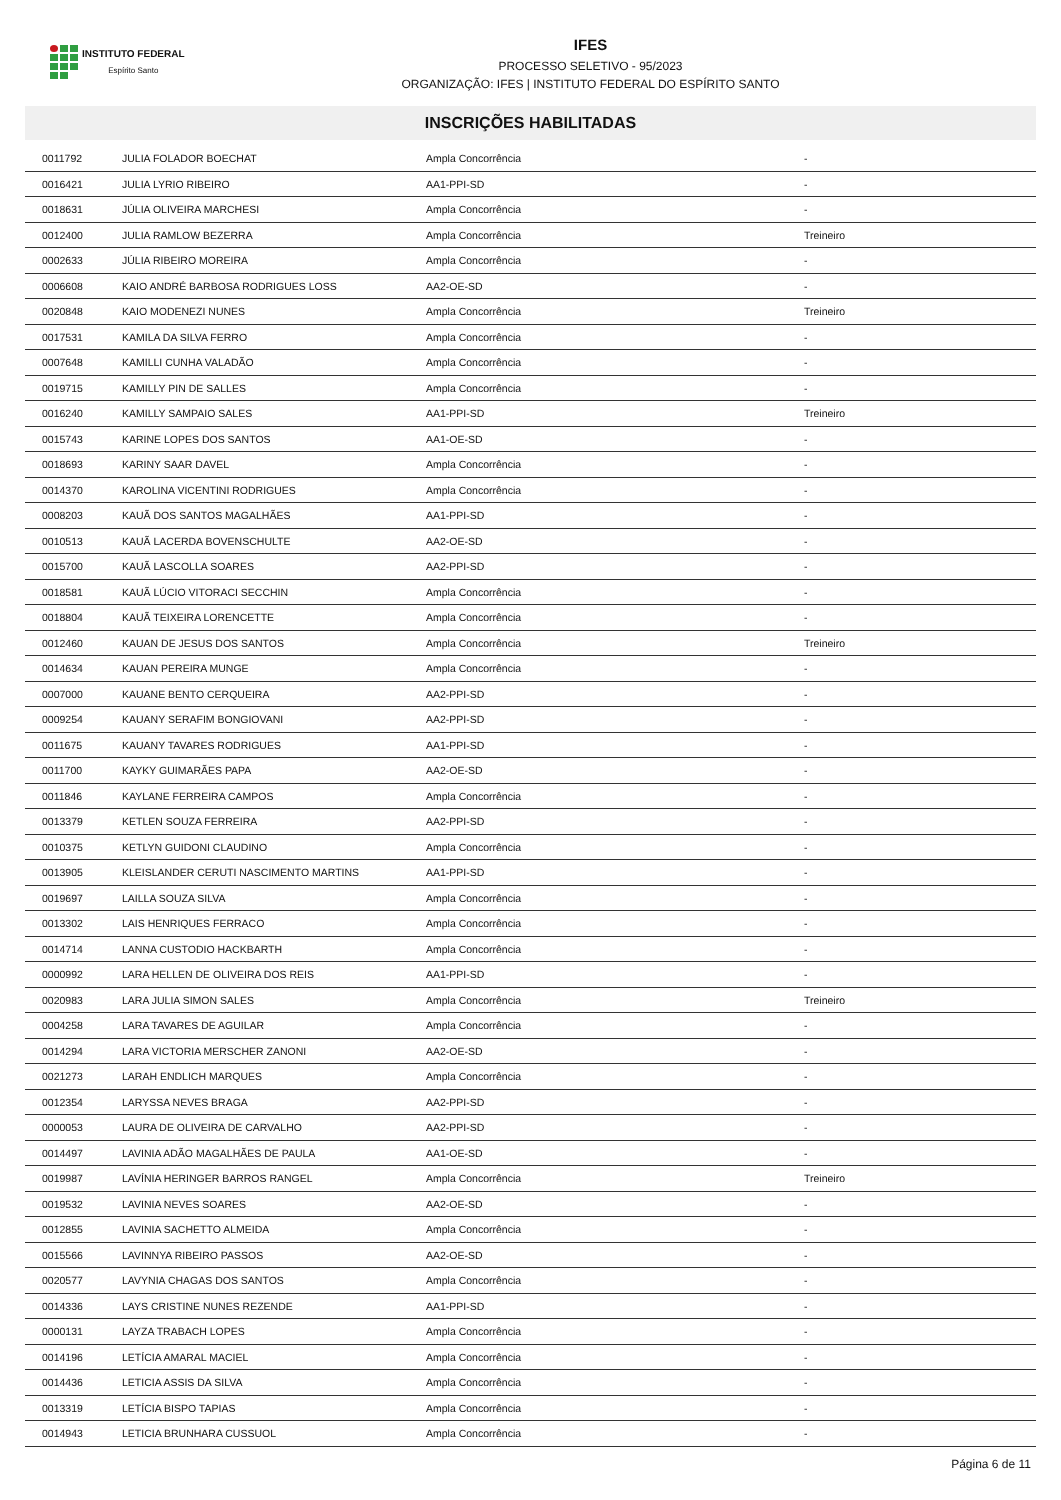INSTITUTO FEDERAL
Espírito Santo
IFES
PROCESSO SELETIVO - 95/2023
ORGANIZAÇÃO: IFES | INSTITUTO FEDERAL DO ESPÍRITO SANTO
INSCRIÇÕES HABILITADAS
| 0011792 | JULIA FOLADOR BOECHAT | Ampla Concorrência | - |
| 0016421 | JULIA LYRIO RIBEIRO | AA1-PPI-SD | - |
| 0018631 | JÚLIA OLIVEIRA MARCHESI | Ampla Concorrência | - |
| 0012400 | JULIA RAMLOW BEZERRA | Ampla Concorrência | Treineiro |
| 0002633 | JÚLIA RIBEIRO MOREIRA | Ampla Concorrência | - |
| 0006608 | KAIO ANDRÉ BARBOSA RODRIGUES LOSS | AA2-OE-SD | - |
| 0020848 | KAIO MODENEZI NUNES | Ampla Concorrência | Treineiro |
| 0017531 | KAMILA DA SILVA FERRO | Ampla Concorrência | - |
| 0007648 | KAMILLI CUNHA VALADÃO | Ampla Concorrência | - |
| 0019715 | KAMILLY PIN DE SALLES | Ampla Concorrência | - |
| 0016240 | KAMILLY SAMPAIO SALES | AA1-PPI-SD | Treineiro |
| 0015743 | KARINE LOPES DOS SANTOS | AA1-OE-SD | - |
| 0018693 | KARINY SAAR DAVEL | Ampla Concorrência | - |
| 0014370 | KAROLINA VICENTINI RODRIGUES | Ampla Concorrência | - |
| 0008203 | KAUÃ DOS SANTOS MAGALHÃES | AA1-PPI-SD | - |
| 0010513 | KAUÃ LACERDA BOVENSCHULTE | AA2-OE-SD | - |
| 0015700 | KAUÃ LASCOLLA SOARES | AA2-PPI-SD | - |
| 0018581 | KAUÃ LÚCIO VITORACI SECCHIN | Ampla Concorrência | - |
| 0018804 | KAUÃ TEIXEIRA LORENCETTE | Ampla Concorrência | - |
| 0012460 | KAUAN DE JESUS DOS SANTOS | Ampla Concorrência | Treineiro |
| 0014634 | KAUAN PEREIRA MUNGE | Ampla Concorrência | - |
| 0007000 | KAUANE BENTO CERQUEIRA | AA2-PPI-SD | - |
| 0009254 | KAUANY SERAFIM BONGIOVANI | AA2-PPI-SD | - |
| 0011675 | KAUANY TAVARES RODRIGUES | AA1-PPI-SD | - |
| 0011700 | KAYKY GUIMARÃES PAPA | AA2-OE-SD | - |
| 0011846 | KAYLANE FERREIRA CAMPOS | Ampla Concorrência | - |
| 0013379 | KETLEN SOUZA FERREIRA | AA2-PPI-SD | - |
| 0010375 | KETLYN GUIDONI CLAUDINO | Ampla Concorrência | - |
| 0013905 | KLEISLANDER CERUTI NASCIMENTO MARTINS | AA1-PPI-SD | - |
| 0019697 | LAILLA SOUZA SILVA | Ampla Concorrência | - |
| 0013302 | LAIS HENRIQUES FERRACO | Ampla Concorrência | - |
| 0014714 | LANNA CUSTODIO HACKBARTH | Ampla Concorrência | - |
| 0000992 | LARA HELLEN DE OLIVEIRA DOS REIS | AA1-PPI-SD | - |
| 0020983 | LARA JULIA SIMON SALES | Ampla Concorrência | Treineiro |
| 0004258 | LARA TAVARES DE AGUILAR | Ampla Concorrência | - |
| 0014294 | LARA VICTORIA MERSCHER ZANONI | AA2-OE-SD | - |
| 0021273 | LARAH ENDLICH MARQUES | Ampla Concorrência | - |
| 0012354 | LARYSSA NEVES BRAGA | AA2-PPI-SD | - |
| 0000053 | LAURA DE OLIVEIRA DE CARVALHO | AA2-PPI-SD | - |
| 0014497 | LAVINIA ADÃO MAGALHÃES DE PAULA | AA1-OE-SD | - |
| 0019987 | LAVÍNIA HERINGER BARROS RANGEL | Ampla Concorrência | Treineiro |
| 0019532 | LAVINIA NEVES SOARES | AA2-OE-SD | - |
| 0012855 | LAVINIA SACHETTO ALMEIDA | Ampla Concorrência | - |
| 0015566 | LAVINNYA RIBEIRO PASSOS | AA2-OE-SD | - |
| 0020577 | LAVYNIA CHAGAS DOS SANTOS | Ampla Concorrência | - |
| 0014336 | LAYS CRISTINE NUNES REZENDE | AA1-PPI-SD | - |
| 0000131 | LAYZA TRABACH LOPES | Ampla Concorrência | - |
| 0014196 | LETÍCIA AMARAL MACIEL | Ampla Concorrência | - |
| 0014436 | LETICIA ASSIS DA SILVA | Ampla Concorrência | - |
| 0013319 | LETÍCIA BISPO TAPIAS | Ampla Concorrência | - |
| 0014943 | LETICIA BRUNHARA CUSSUOL | Ampla Concorrência | - |
Página 6 de 11